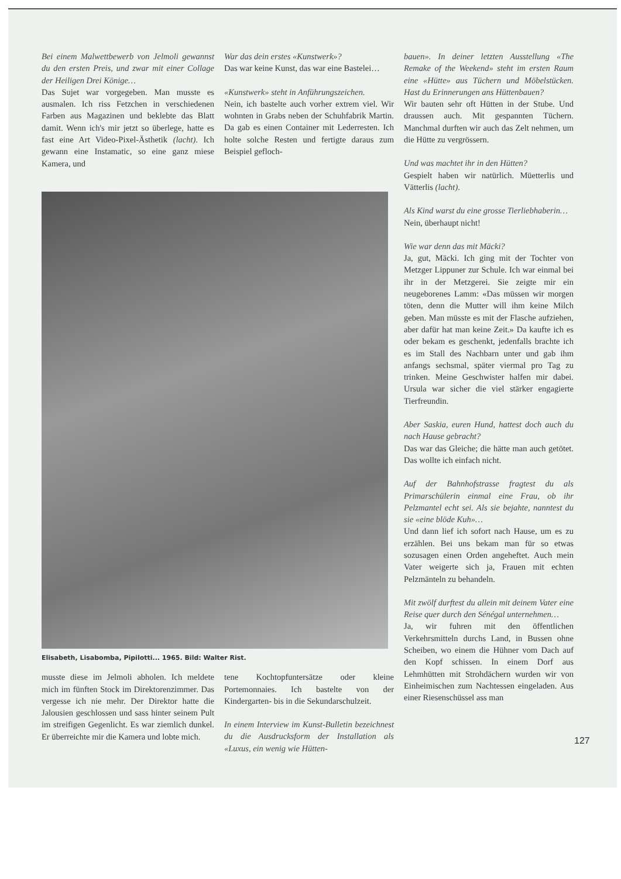Bei einem Malwettbewerb von Jelmoli gewannst du den ersten Preis, und zwar mit einer Collage der Heiligen Drei Könige…
Das Sujet war vorgegeben. Man musste es ausmalen. Ich riss Fetzchen in verschiedenen Farben aus Magazinen und beklebte das Blatt damit. Wenn ich's mir jetzt so überlege, hatte es fast eine Art Video-Pixel-Ästhetik (lacht). Ich gewann eine Instamatic, so eine ganz miese Kamera, und
War das dein erstes «Kunstwerk»?
Das war keine Kunst, das war eine Bastelei…
«Kunstwerk» steht in Anführungszeichen.
Nein, ich bastelte auch vorher extrem viel. Wir wohnten in Grabs neben der Schuhfabrik Martin. Da gab es einen Container mit Lederresten. Ich holte solche Resten und fertigte daraus zum Beispiel gefloch-
Elisabeth, Lisabomba, Pipilotti... 1965. Bild: Walter Rist.
musste diese im Jelmoli abholen. Ich meldete mich im fünften Stock im Direktorenzimmer. Das vergesse ich nie mehr. Der Direktor hatte die Jalousien geschlossen und sass hinter seinem Pult im streifigen Gegenlicht. Es war ziemlich dunkel. Er überreichte mir die Kamera und lobte mich.
tene Kochtopfuntersätze oder kleine Portemonnaies. Ich bastelte von der Kindergarten- bis in die Sekundarschulzeit.
In einem Interview im Kunst-Bulletin bezeichnest du die Ausdrucksform der Installation als «Luxus, ein wenig wie Hütten-
bauen». In deiner letzten Ausstellung «The Remake of the Weekend» steht im ersten Raum eine «Hütte» aus Tüchern und Möbelstücken. Hast du Erinnerungen ans Hüttenbauen?
Wir bauten sehr oft Hütten in der Stube. Und draussen auch. Mit gespannten Tüchern. Manchmal durften wir auch das Zelt nehmen, um die Hütte zu vergrössern.
Und was machtet ihr in den Hütten?
Gespielt haben wir natürlich. Müetterlis und Vätterlis (lacht).
Als Kind warst du eine grosse Tierliebhaberin…
Nein, überhaupt nicht!
Wie war denn das mit Mäcki?
Ja, gut, Mäcki. Ich ging mit der Tochter von Metzger Lippuner zur Schule. Ich war einmal bei ihr in der Metzgerei. Sie zeigte mir ein neugeborenes Lamm: «Das müssen wir morgen töten, denn die Mutter will ihm keine Milch geben. Man müsste es mit der Flasche aufziehen, aber dafür hat man keine Zeit.» Da kaufte ich es oder bekam es geschenkt, jedenfalls brachte ich es im Stall des Nachbarn unter und gab ihm anfangs sechsmal, später viermal pro Tag zu trinken. Meine Geschwister halfen mir dabei. Ursula war sicher die viel stärker engagierte Tierfreundin.
Aber Saskia, euren Hund, hattest doch auch du nach Hause gebracht?
Das war das Gleiche; die hätte man auch getötet. Das wollte ich einfach nicht.
Auf der Bahnhofstrasse fragtest du als Primarschülerin einmal eine Frau, ob ihr Pelzmantel echt sei. Als sie bejahte, nanntest du sie «eine blöde Kuh»…
Und dann lief ich sofort nach Hause, um es zu erzählen. Bei uns bekam man für so etwas sozusagen einen Orden angeheftet. Auch mein Vater weigerte sich ja, Frauen mit echten Pelzmänteln zu behandeln.
Mit zwölf durftest du allein mit deinem Vater eine Reise quer durch den Sénégal unternehmen…
Ja, wir fuhren mit den öffentlichen Verkehrsmitteln durchs Land, in Bussen ohne Scheiben, wo einem die Hühner vom Dach auf den Kopf schissen. In einem Dorf aus Lehmhütten mit Strohdächern wurden wir von Einheimischen zum Nachtessen eingeladen. Aus einer Riesenschüssel ass man
127